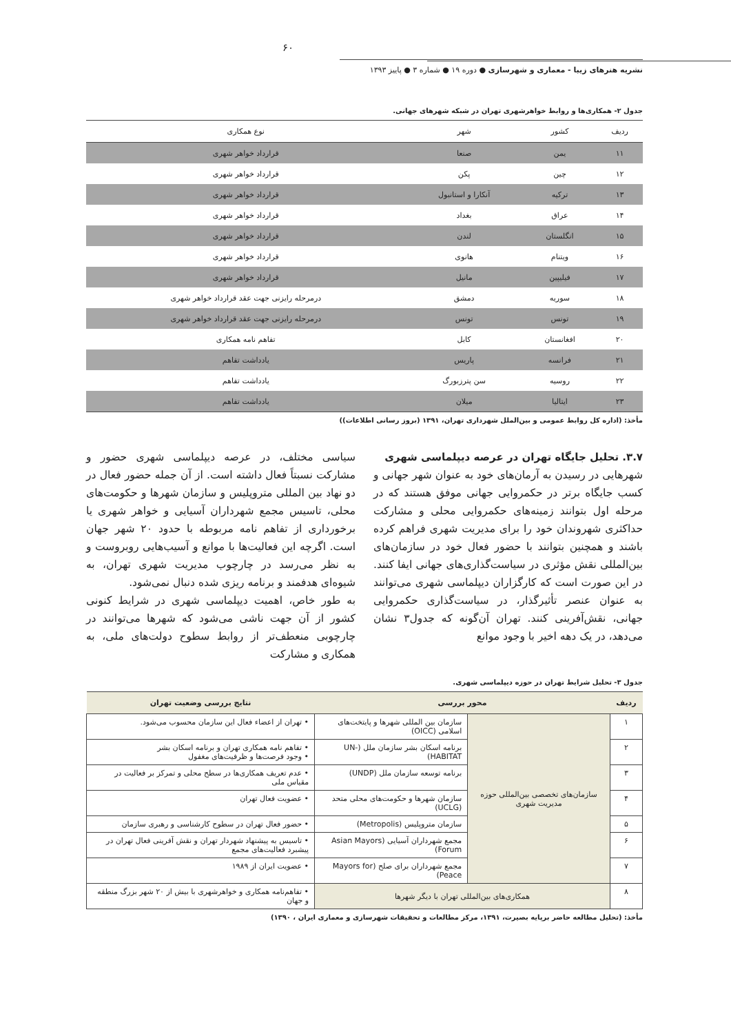۶۰
نشریه هنرهای زیبا - معماری و شهرسازی ● دوره ۱۹ ● شماره ۳ ● پاییز ۱۳۹۳
جدول ۲- همکاری‌ها و روابط خواهرشهری تهران در شبکه شهرهای جهانی.
| ردیف | کشور | شهر | نوع همکاری |
| --- | --- | --- | --- |
| ۱۱ | یمن | صنعا | قرارداد خواهر شهری |
| ۱۲ | چین | پکن | قرارداد خواهر شهری |
| ۱۳ | ترکیه | آنکارا و استانبول | قرارداد خواهر شهری |
| ۱۴ | عراق | بغداد | قرارداد خواهر شهری |
| ۱۵ | انگلستان | لندن | قرارداد خواهر شهری |
| ۱۶ | ویتنام | هانوی | قرارداد خواهر شهری |
| ۱۷ | فیلیپین | مانیل | قرارداد خواهر شهری |
| ۱۸ | سوریه | دمشق | درمرحله رایزنی جهت عقد قرارداد خواهر شهری |
| ۱۹ | تونس | تونس | درمرحله رایزنی جهت عقد قرارداد خواهر شهری |
| ۲۰ | افغانستان | کابل | تفاهم نامه همکاری |
| ۲۱ | فرانسه | پاریس | یادداشت تفاهم |
| ۲۲ | روسیه | سن پترزبورگ | یادداشت تفاهم |
| ۲۳ | ایتالیا | میلان | یادداشت تفاهم |
مأخذ: (اداره کل روابط عمومی و بین‌الملل شهرداری تهران، ۱۳۹۱ (بروز رسانی اطلاعات))
۳.۷. تحلیل جایگاه تهران در عرصه دیپلماسی شهری
شهرهایی در رسیدن به آرمان‌های خود به عنوان شهر جهانی و کسب جایگاه برتر در حکمروایی جهانی موفق هستند که در مرحله اول بتوانند زمینه‌های حکمروایی محلی و مشارکت حداکثری شهروندان خود را برای مدیریت شهری فراهم کرده باشند و همچنین بتوانند با حضور فعال خود در سازمان‌های بین‌المللی نقش مؤثری در سیاست‌گذاری‌های جهانی ایفا کنند. در این صورت است که کارگزاران دیپلماسی شهری می‌توانند به عنوان عنصر تأثیرگذار، در سیاست‌گذاری حکمروایی جهانی، نقش‌آفرینی کنند. تهران آن‌گونه که جدول۳ نشان می‌دهد، در یک دهه اخیر با وجود موانع
سیاسی مختلف، در عرصه دیپلماسی شهری حضور و مشارکت نسبتاً فعال داشته است. از آن جمله حضور فعال در دو نهاد بین المللی متروپلیس و سازمان شهرها و حکومت‌های محلی، تاسیس مجمع شهرداران آسیایی و خواهر شهری یا برخورداری از تفاهم نامه مربوطه با حدود ۲۰ شهر جهان است. اگرچه این فعالیت‌ها با موانع و آسیب‌هایی روبروست و به نظر می‌رسد در چارچوب مدیریت شهری تهران، به شیوه‌ای هدفمند و برنامه ریزی شده دنبال نمی‌شود.
به طور خاص، اهمیت دیپلماسی شهری در شرایط کنونی کشور از آن جهت ناشی می‌شود که شهرها می‌توانند در چارچوبی منعطف‌تر از روابط سطوح دولت‌های ملی، به همکاری و مشارکت
جدول ۳- تحلیل شرایط تهران در حوزه دیپلماسی شهری.
| ردیف | محور بررسی | | نتایج بررسی وضعیت تهران |
| --- | --- | --- | --- |
| ۱ | سازمان‌های تخصصی بین‌المللی حوزه مدیریت شهری | سازمان بین المللی شهرها و پایتخت‌های اسلامی (OICC) | • تهران از اعضاء فعال این سازمان محسوب می‌شود. |
| ۲ | | برنامه اسکان بشر سازمان ملل (UN-HABITAT) | • تفاهم نامه همکاری تهران و برنامه اسکان بشر • وجود فرصت‌ها و ظرفیت‌های مغفول |
| ۳ | | برنامه توسعه سازمان ملل (UNDP) | • عدم تعریف همکاری‌ها در سطح محلی و تمرکز بر فعالیت در مقیاس ملی |
| ۴ | | سازمان شهرها و حکومت‌های محلی متحد (UCLG) | • عضویت فعال تهران |
| ۵ | | سازمان متروپلیس (Metropolis) | • حضور فعال تهران در سطوح کارشناسی و رهبری سازمان |
| ۶ | | مجمع شهرداران آسیایی (Asian Mayors Forum) | • تاسیس به پیشنهاد شهردار تهران و نقش آفرینی فعال تهران در پیشبرد فعالیت‌های مجمع |
| ۷ | | مجمع شهرداران برای صلح (Mayors for Peace) | • عضویت ایران از ۱۹۸۹ |
| ۸ | همکاری‌های بین‌المللی تهران با دیگر شهرها | | • تفاهم‌نامه همکاری و خواهرشهری با بیش از ۲۰ شهر بزرگ منطقه و جهان |
مأخذ: (تحلیل مطالعه حاضر برپایه بصیرت، ۱۳۹۱، مرکز مطالعات و تحقیقات شهرسازی و معماری ایران ، ۱۳۹۰)